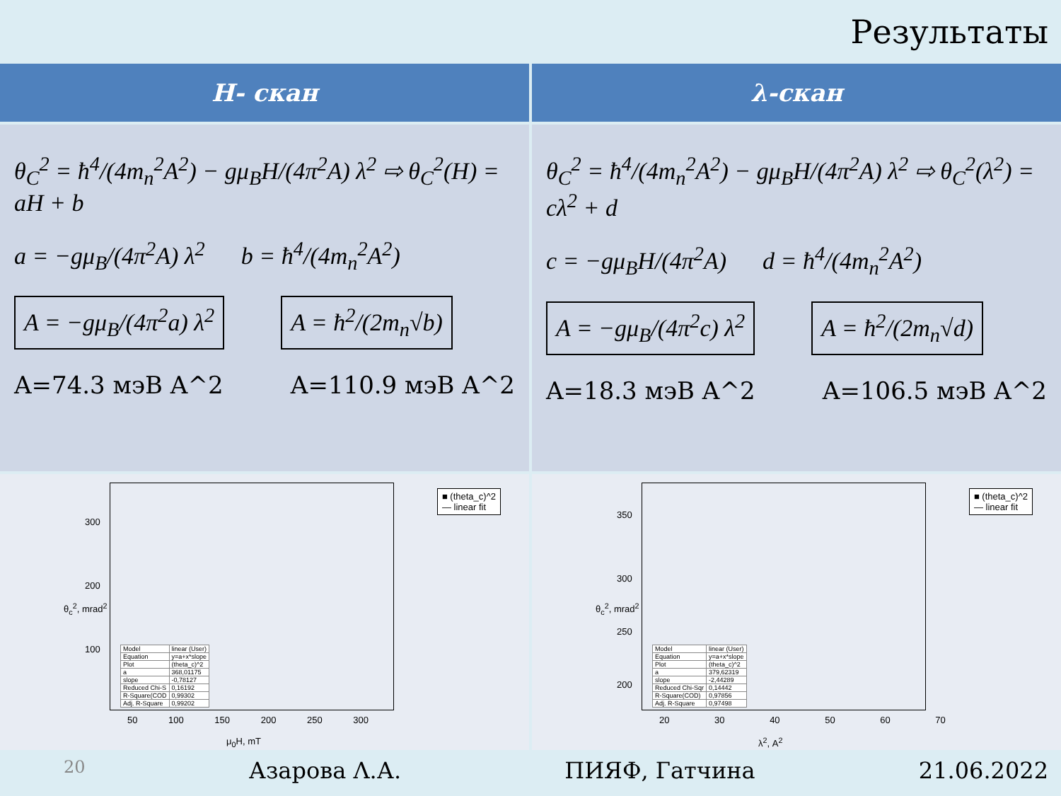Результаты
H- скан
λ-скан
θ<sub>C</sub><sup>2</sup> = ħ<sup>4</sup>/(4m<sub>n</sub><sup>2</sup>A<sup>2</sup>) − gμ<sub>B</sub>H/(4π<sup>2</sup>A) λ<sup>2</sup> ⇨ θ<sub>C</sub><sup>2</sup>(H) = aH + b
a = −gμ<sub>B</sub>/(4π<sup>2</sup>A) λ<sup>2</sup> b = ħ<sup>4</sup>/(4m<sub>n</sub><sup>2</sup>A<sup>2</sup>)
A = −gμ<sub>B</sub>/(4π<sup>2</sup>a) λ<sup>2</sup> A = ħ<sup>2</sup>/(2m<sub>n</sub>√b)
A=74.3 мэВ A^2 A=110.9 мэВ A^2
θ<sub>C</sub><sup>2</sup> = ħ<sup>4</sup>/(4m<sub>n</sub><sup>2</sup>A<sup>2</sup>) − gμ<sub>B</sub>H/(4π<sup>2</sup>A) λ<sup>2</sup> ⇨ θ<sub>C</sub><sup>2</sup>(λ<sup>2</sup>) = cλ<sup>2</sup> + d
c = −gμ<sub>B</sub>H/(4π<sup>2</sup>A) d = ħ<sup>4</sup>/(4m<sub>n</sub><sup>2</sup>A<sup>2</sup>)
A = −gμ<sub>B</sub>/(4π<sup>2</sup>c) λ<sup>2</sup> A = ħ<sup>2</sup>/(2m<sub>n</sub>√d)
A=18.3 мэВ A^2 A=106.5 мэВ A^2
■ (theta_c)^2
— linear fit
θ<sub>c</sub><sup>2</sup>, mrad<sup>2</sup>
300
200
100
50 100 150 200 250 300
| Model | linear (User) |
| Equation | y=a+x*slope |
| Plot | (theta_c)^2 |
| a | 368,01175 |
| slope | -0,78127 |
| Reduced Chi-S | 0,16192 |
| R-Square(COD | 0,99302 |
| Adj. R-Square | 0,99202 |
μ<sub>0</sub>H, mT
■ (theta_c)^2
— linear fit
θ<sub>c</sub><sup>2</sup>, mrad<sup>2</sup>
350
300
250
200
20 30 40 50 60 70
| Model | linear (User) |
| Equation | y=a+x*slope |
| Plot | (theta_c)^2 |
| a | 379,62319 |
| slope | -2,44289 |
| Reduced Chi-Sqr | 0,14442 |
| R-Square(COD) | 0,97856 |
| Adj. R-Square | 0,97498 |
λ<sup>2</sup>, A<sup>2</sup>
20 Азарова Λ.А. ПИЯФ, Гатчина 21.06.2022